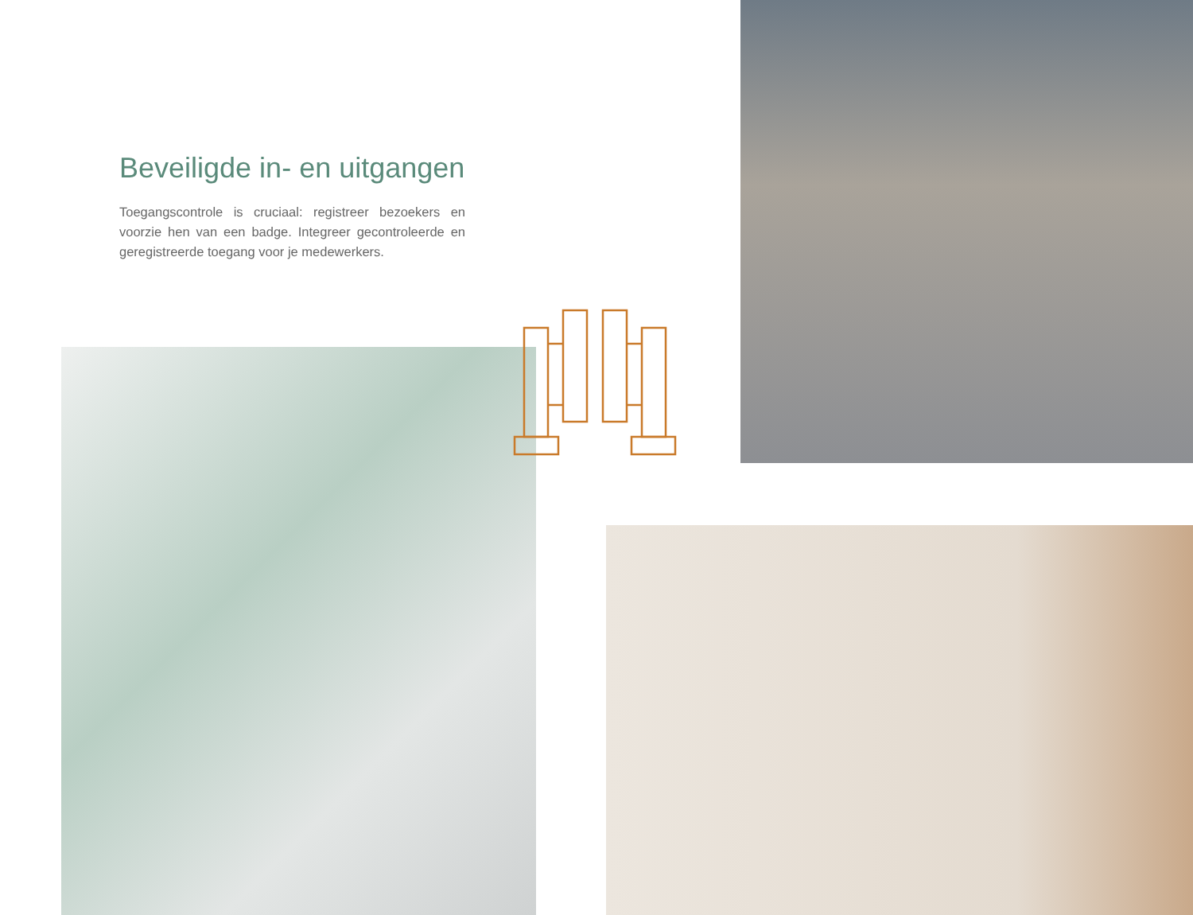Beveiligde in- en uitgangen
Toegangscontrole is cruciaal: registreer bezoekers en voorzie hen van een badge. Integreer gecontroleerde en geregistreerde toegang voor je medewerkers.